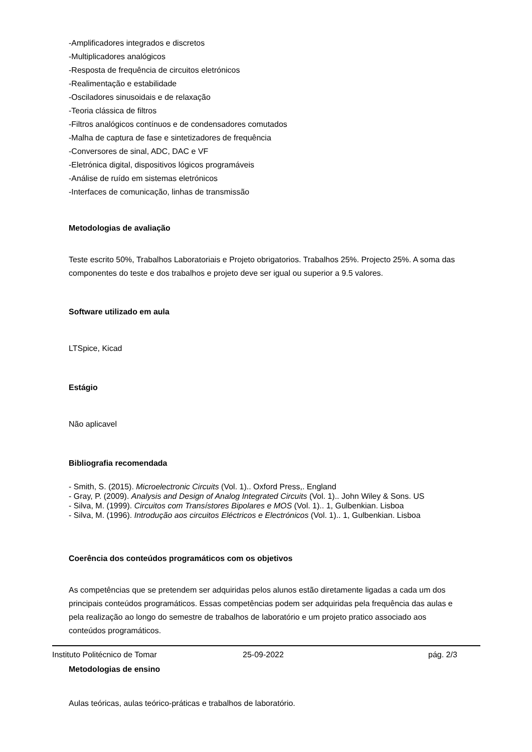-Amplificadores integrados e discretos
-Multiplicadores analógicos
-Resposta de frequência de circuitos eletrónicos
-Realimentação e estabilidade
-Osciladores sinusoidais e de relaxação
-Teoria clássica de filtros
-Filtros analógicos contínuos e de condensadores comutados
-Malha de captura de fase e sintetizadores de frequência
-Conversores de sinal, ADC, DAC e VF
-Eletrónica digital, dispositivos lógicos programáveis
-Análise de ruído em sistemas eletrónicos
-Interfaces de comunicação, linhas de transmissão
Metodologias de avaliação
Teste escrito 50%, Trabalhos Laboratoriais e Projeto obrigatorios. Trabalhos 25%. Projecto 25%. A soma das
componentes do teste e dos trabalhos e projeto deve ser igual ou superior a 9.5 valores.
Software utilizado em aula
LTSpice, Kicad
Estágio
Não aplicavel
Bibliografia recomendada
- Smith, S. (2015). Microelectronic Circuits (Vol. 1).. Oxford Press,. England
- Gray, P. (2009). Analysis and Design of Analog Integrated Circuits (Vol. 1).. John Wiley & Sons. US
- Silva, M. (1999). Circuitos com Transístores Bipolares e MOS (Vol. 1).. 1, Gulbenkian. Lisboa
- Silva, M. (1996). Introdução aos circuitos Eléctricos e Electrónicos (Vol. 1).. 1, Gulbenkian. Lisboa
Coerência dos conteúdos programáticos com os objetivos
As competências que se pretendem ser adquiridas pelos alunos estão diretamente ligadas a cada um dos principais conteúdos programáticos. Essas competências podem ser adquiridas pela frequência das aulas e pela realização ao longo do semestre de trabalhos de laboratório e um projeto pratico associado aos conteúdos programáticos.
Metodologias de ensino
Aulas teóricas, aulas teórico-práticas e trabalhos de laboratório.
Instituto Politécnico de Tomar 25-09-2022 pág. 2/3